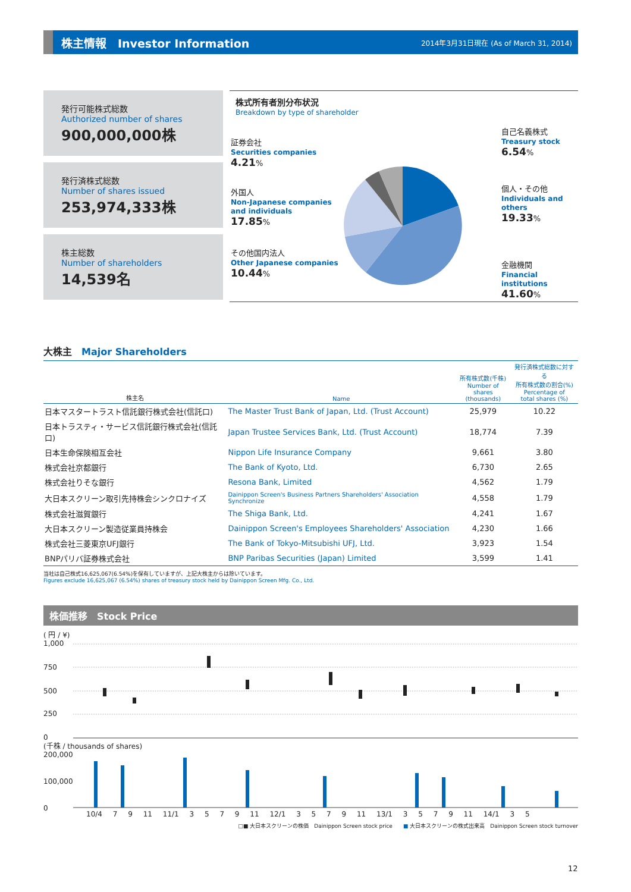株主情報　Investor Information
2014年3月31日現在 (As of March 31, 2014)
発行可能株式総数
Authorized number of shares
900,000,000株
発行済株式総数
Number of shares issued
253,974,333株
株主総数
Number of shareholders
14,539名
株式所有者別分布状況
Breakdown by type of shareholder
証券会社
Securities companies
4.21%
外国人
Non-Japanese companies
and individuals
17.85%
その他国内法人
Other Japanese companies
10.44%
自己名義株式
Treasury stock
6.54%
個人・その他
Individuals and others
19.33%
金融機関
Financial institutions
41.60%
大株主　Major Shareholders
| 株主名 | Name | 所有株式数(千株) Number of shares (thousands) | 発行済株式総数に対する 所有株式数の割合(%) Percentage of total shares (%) |
| --- | --- | --- | --- |
| 日本マスタートラスト信託銀行株式会社(信託口) | The Master Trust Bank of Japan, Ltd. (Trust Account) | 25,979 | 10.22 |
| 日本トラスティ・サービス信託銀行株式会社(信託口) | Japan Trustee Services Bank, Ltd. (Trust Account) | 18,774 | 7.39 |
| 日本生命保険相互会社 | Nippon Life Insurance Company | 9,661 | 3.80 |
| 株式会社京都銀行 | The Bank of Kyoto, Ltd. | 6,730 | 2.65 |
| 株式会社りそな銀行 | Resona Bank, Limited | 4,562 | 1.79 |
| 大日本スクリーン取引先持株会シンクロナイズ | Dainippon Screen's Business Partners Shareholders' Association Synchronize | 4,558 | 1.79 |
| 株式会社滋賀銀行 | The Shiga Bank, Ltd. | 4,241 | 1.67 |
| 大日本スクリーン製造従業員持株会 | Dainippon Screen's Employees Shareholders' Association | 4,230 | 1.66 |
| 株式会社三菱東京UFJ銀行 | The Bank of Tokyo-Mitsubishi UFJ, Ltd. | 3,923 | 1.54 |
| BNPパリバ証券株式会社 | BNP Paribas Securities (Japan) Limited | 3,599 | 1.41 |
当社は自己株式16,625,067(6.54%)を保有していますが、上記大株主からは除いています。
Figures exclude 16,625,067 (6.54%) shares of treasury stock held by Dainippon Screen Mfg. Co., Ltd.
株価推移　Stock Price
( 円 / ¥)
1,000
750
500
250
0
(千株 / thousands of shares)
200,000
100,000
0
10/4 7 9 11 11/1 3 5 7 9 11 12/1 3 5 7 9 11 13/1 3 5 7 9 11 14/1 3 5
□■ 大日本スクリーンの株価　Dainippon Screen stock price　　■ 大日本スクリーンの株式出来高　Dainippon Screen stock turnover
12